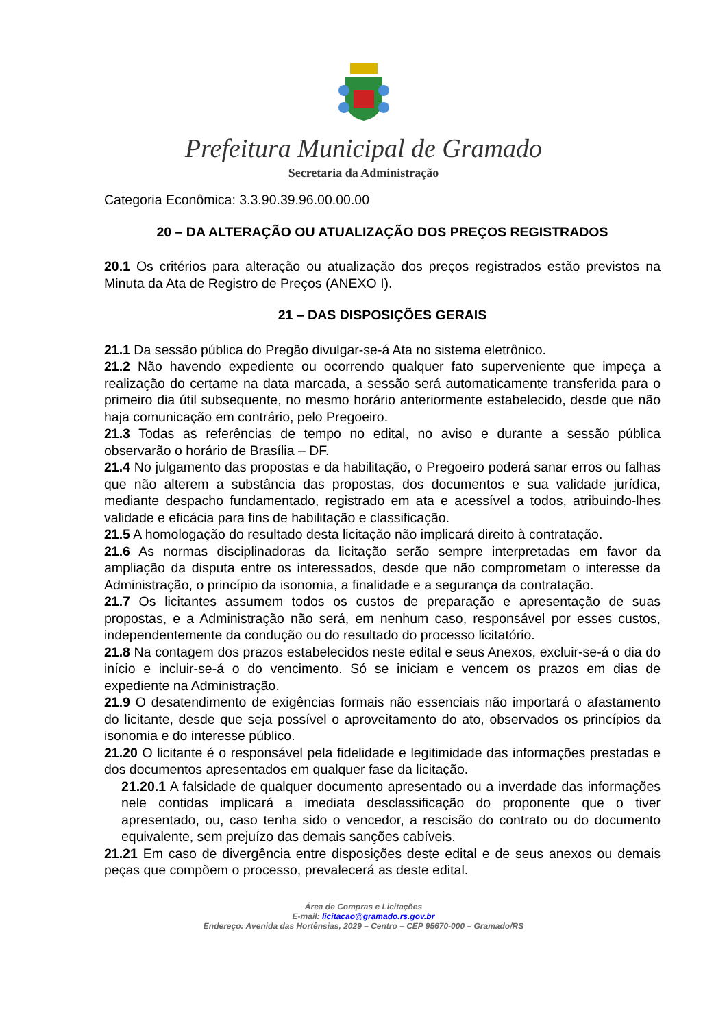Prefeitura Municipal de Gramado
Secretaria da Administração
Categoria Econômica: 3.3.90.39.96.00.00.00
20 – DA ALTERAÇÃO OU ATUALIZAÇÃO DOS PREÇOS REGISTRADOS
20.1 Os critérios para alteração ou atualização dos preços registrados estão previstos na Minuta da Ata de Registro de Preços (ANEXO I).
21 – DAS DISPOSIÇÕES GERAIS
21.1 Da sessão pública do Pregão divulgar-se-á Ata no sistema eletrônico.
21.2 Não havendo expediente ou ocorrendo qualquer fato superveniente que impeça a realização do certame na data marcada, a sessão será automaticamente transferida para o primeiro dia útil subsequente, no mesmo horário anteriormente estabelecido, desde que não haja comunicação em contrário, pelo Pregoeiro.
21.3 Todas as referências de tempo no edital, no aviso e durante a sessão pública observarão o horário de Brasília – DF.
21.4 No julgamento das propostas e da habilitação, o Pregoeiro poderá sanar erros ou falhas que não alterem a substância das propostas, dos documentos e sua validade jurídica, mediante despacho fundamentado, registrado em ata e acessível a todos, atribuindo-lhes validade e eficácia para fins de habilitação e classificação.
21.5 A homologação do resultado desta licitação não implicará direito à contratação.
21.6 As normas disciplinadoras da licitação serão sempre interpretadas em favor da ampliação da disputa entre os interessados, desde que não comprometam o interesse da Administração, o princípio da isonomia, a finalidade e a segurança da contratação.
21.7 Os licitantes assumem todos os custos de preparação e apresentação de suas propostas, e a Administração não será, em nenhum caso, responsável por esses custos, independentemente da condução ou do resultado do processo licitatório.
21.8 Na contagem dos prazos estabelecidos neste edital e seus Anexos, excluir-se-á o dia do início e incluir-se-á o do vencimento. Só se iniciam e vencem os prazos em dias de expediente na Administração.
21.9 O desatendimento de exigências formais não essenciais não importará o afastamento do licitante, desde que seja possível o aproveitamento do ato, observados os princípios da isonomia e do interesse público.
21.20 O licitante é o responsável pela fidelidade e legitimidade das informações prestadas e dos documentos apresentados em qualquer fase da licitação.
21.20.1 A falsidade de qualquer documento apresentado ou a inverdade das informações nele contidas implicará a imediata desclassificação do proponente que o tiver apresentado, ou, caso tenha sido o vencedor, a rescisão do contrato ou do documento equivalente, sem prejuízo das demais sanções cabíveis.
21.21 Em caso de divergência entre disposições deste edital e de seus anexos ou demais peças que compõem o processo, prevalecerá as deste edital.
Área de Compras e Licitações
E-mail: licitacao@gramado.rs.gov.br
Endereço: Avenida das Hortênsias, 2029 – Centro – CEP 95670-000 – Gramado/RS